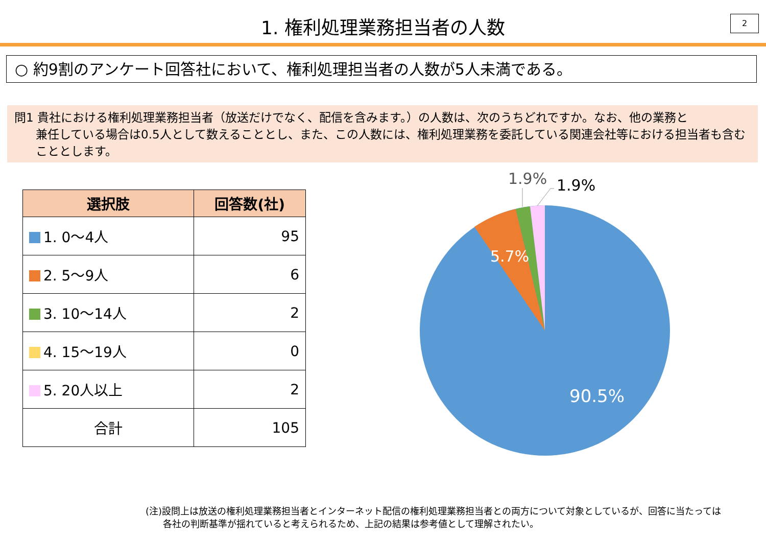1. 権利処理業務担当者の人数 2
○ 約9割のアンケート回答社において、権利処理担当者の人数が5人未満である。
問1 貴社における権利処理業務担当者（放送だけでなく、配信を含みます。）の人数は、次のうちどれですか。なお、他の業務と
兼任している場合は0.5人として数えることとし、また、この人数には、権利処理業務を委託している関連会社等における担当者も含むこととします。
| 選択肢 | 回答数(社) |
| --- | --- |
| 1. 0～4人 | 95 |
| 2. 5～9人 | 6 |
| 3. 10～14人 | 2 |
| 4. 15～19人 | 0 |
| 5. 20人以上 | 2 |
| 合計 | 105 |
1.9%
1.9%
5.7%
90.5%
(注)設問上は放送の権利処理業務担当者とインターネット配信の権利処理業務担当者との両方について対象としているが、回答に当たっては
各社の判断基準が揺れていると考えられるため、上記の結果は参考値として理解されたい。